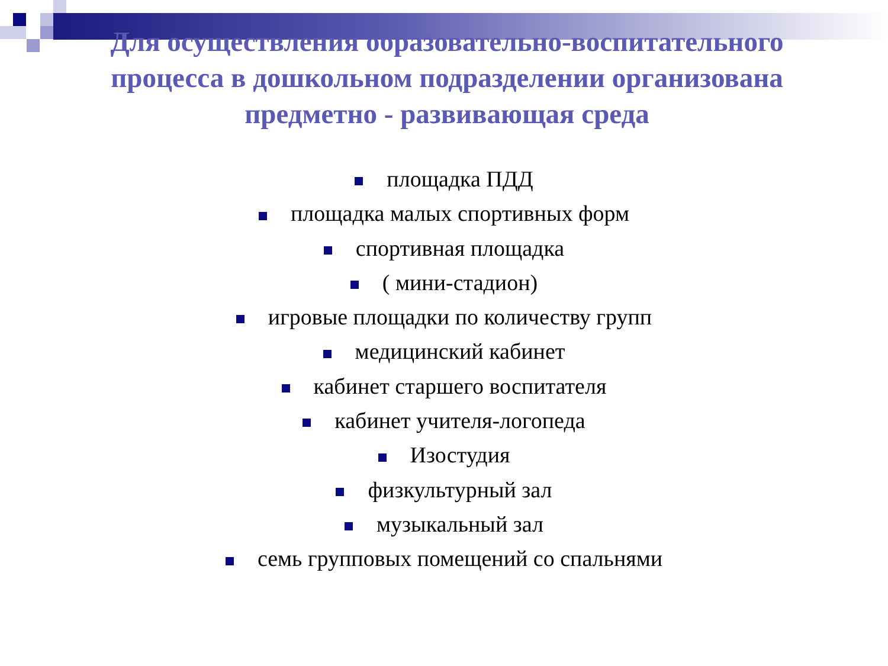Для осуществления образовательно-воспитательного процесса в дошкольном подразделении организована предметно - развивающая среда
площадка ПДД
площадка малых спортивных форм
спортивная площадка
( мини-стадион)
игровые площадки по количеству групп
медицинский кабинет
кабинет старшего воспитателя
кабинет учителя-логопеда
Изостудия
физкультурный зал
музыкальный зал
семь групповых помещений со спальнями